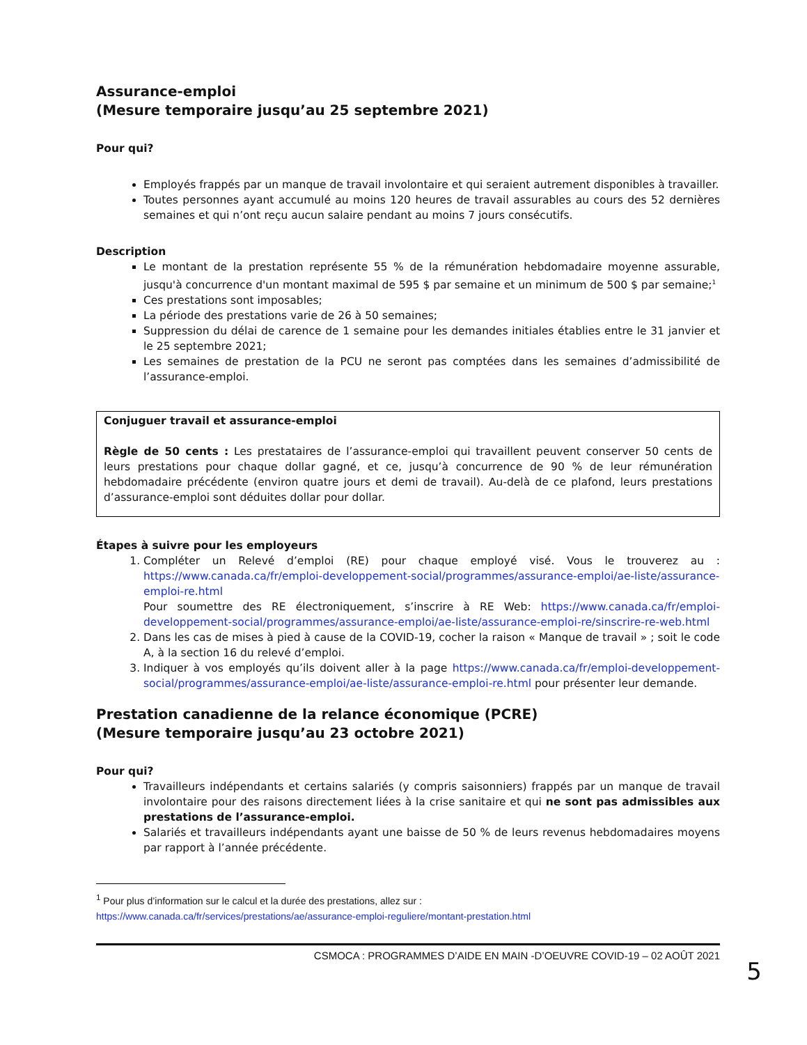Assurance-emploi
(Mesure temporaire jusqu’au 25 septembre 2021)
Pour qui?
Employés frappés par un manque de travail involontaire et qui seraient autrement disponibles à travailler.
Toutes personnes ayant accumulé au moins 120 heures de travail assurables au cours des 52 dernières semaines et qui n’ont reçu aucun salaire pendant au moins 7 jours consécutifs.
Description
Le montant de la prestation représente 55 % de la rémunération hebdomadaire moyenne assurable, jusqu'à concurrence d'un montant maximal de 595 $ par semaine et un minimum de 500 $ par semaine;<sup>1</sup>
Ces prestations sont imposables;
La période des prestations varie de 26 à 50 semaines;
Suppression du délai de carence de 1 semaine pour les demandes initiales établies entre le 31 janvier et le 25 septembre 2021;
Les semaines de prestation de la PCU ne seront pas comptées dans les semaines d’admissibilité de l’assurance-emploi.
Conjuguer travail et assurance-emploi
Règle de 50 cents : Les prestataires de l’assurance-emploi qui travaillent peuvent conserver 50 cents de leurs prestations pour chaque dollar gagné, et ce, jusqu’à concurrence de 90 % de leur rémunération hebdomadaire précédente (environ quatre jours et demi de travail). Au-delà de ce plafond, leurs prestations d’assurance-emploi sont déduites dollar pour dollar.
Étapes à suivre pour les employeurs
1. Compléter un Relevé d’emploi (RE) pour chaque employé visé. Vous le trouverez au : https://www.canada.ca/fr/emploi-developpement-social/programmes/assurance-emploi/ae-liste/assurance-emploi-re.html
Pour soumettre des RE électroniquement, s’inscrire à RE Web: https://www.canada.ca/fr/emploi-developpement-social/programmes/assurance-emploi/ae-liste/assurance-emploi-re/sinscrire-re-web.html
2. Dans les cas de mises à pied à cause de la COVID-19, cocher la raison « Manque de travail » ; soit le code A, à la section 16 du relevé d’emploi.
3. Indiquer à vos employés qu’ils doivent aller à la page https://www.canada.ca/fr/emploi-developpement-social/programmes/assurance-emploi/ae-liste/assurance-emploi-re.html pour présenter leur demande.
Prestation canadienne de la relance économique (PCRE)
(Mesure temporaire jusqu’au 23 octobre 2021)
Pour qui?
Travailleurs indépendants et certains salariés (y compris saisonniers) frappés par un manque de travail involontaire pour des raisons directement liées à la crise sanitaire et qui ne sont pas admissibles aux prestations de l’assurance-emploi.
Salariés et travailleurs indépendants ayant une baisse de 50 % de leurs revenus hebdomadaires moyens par rapport à l’année précédente.
<sup>1</sup> Pour plus d’information sur le calcul et la durée des prestations, allez sur :
https://www.canada.ca/fr/services/prestations/ae/assurance-emploi-reguliere/montant-prestation.html
CSMOCA : PROGRAMMES D’AIDE EN MAIN -D’OEUVRE COVID-19 – 02 AOÛT 2021
5